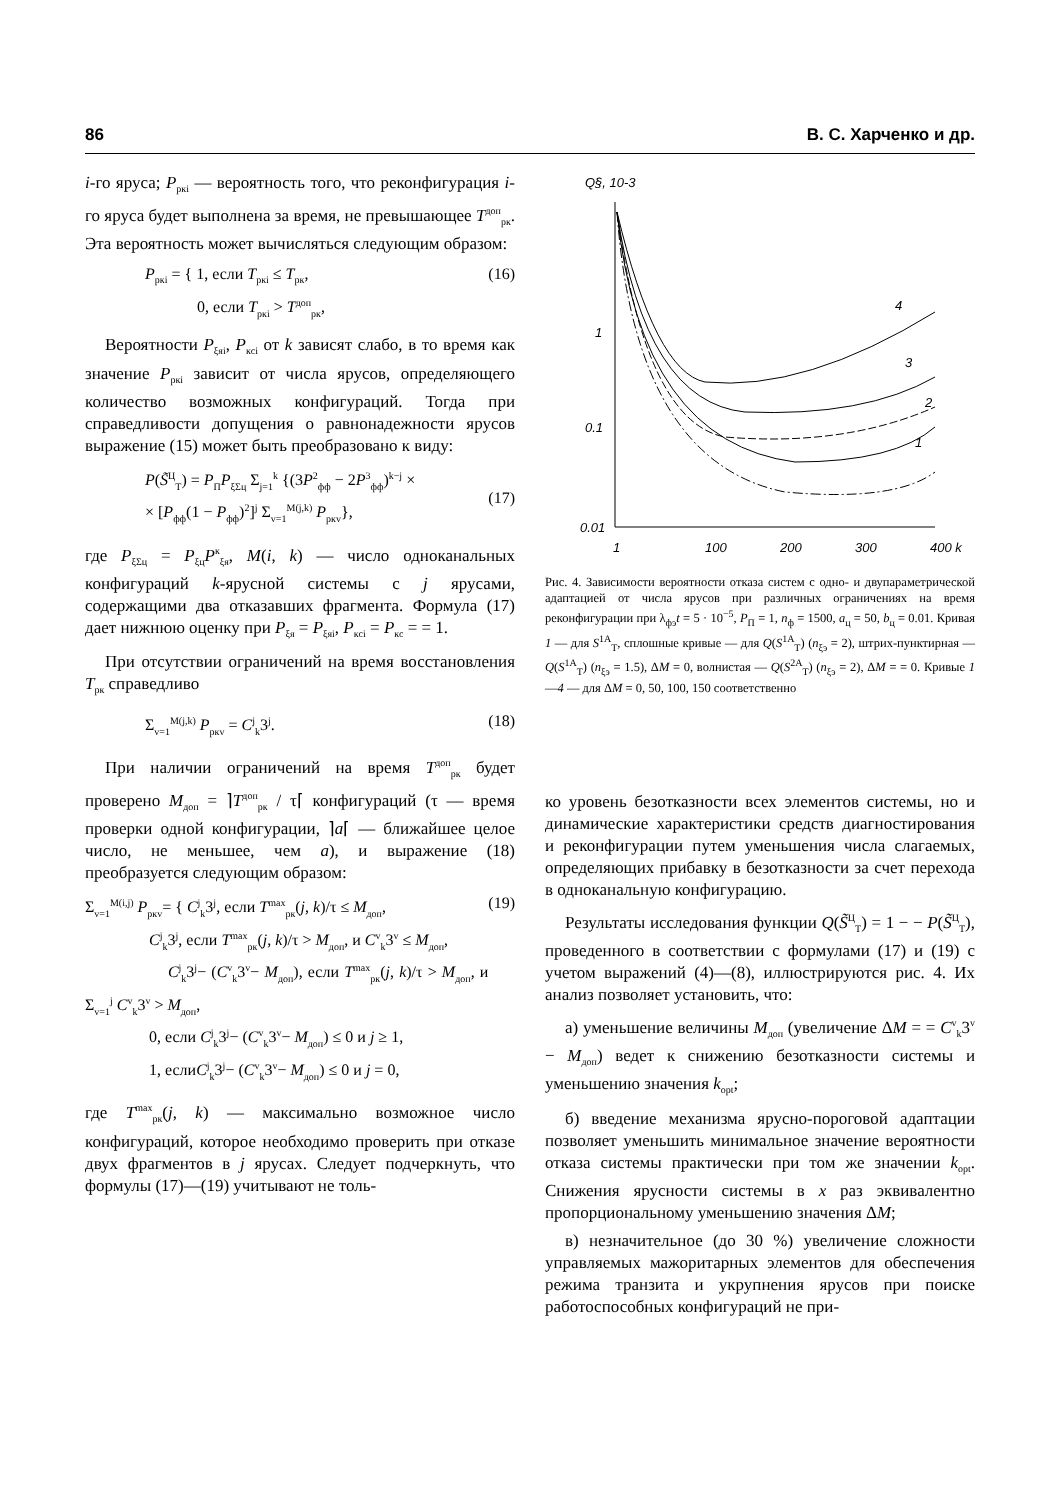86 В. С. Харченко и др.
i-го яруса; P<sub>ркi</sub> — вероятность того, что реконфигурация i-го яруса будет выполнена за время, не превышающее T<sup>доп</sup><sub>рк</sub>. Эта вероятность может вычисляться следующим образом:
P<sub>ркi</sub> = { 1, если T<sub>ркi</sub> ≤ T<sub>рк</sub>,
0, если T<sub>ркi</sub> > T<sup>доп</sup><sub>рк</sub>, (16)
Вероятности P<sub>ξяi</sub>, P<sub>кcі</sub> от k зависят слабо, в то время как значение P<sub>ркi</sub> зависит от числа ярусов, определяющего количество возможных конфигураций. Тогда при справедливости допущения о равнонадежности ярусов выражение (15) может быть преобразовано к виду:
P(S̃<sup>Ц</sup><sub>Т</sub>) = P<sub>П</sub>P<sub>ξΣц</sub> Σ<sub>j=1</sub><sup>k</sup> {(3P<sup>2</sup><sub>фф</sub> − 2P<sup>3</sup><sub>фф</sub>)<sup>k−j</sup> ×
× [P<sub>фф</sub>(1 − P<sub>фф</sub>)<sup>2</sup>]<sup>j</sup> Σ<sub>v=1</sub><sup>M(j,k)</sup> P<sub>ркv</sub>},
(17)
где P<sub>ξΣц</sub> = P<sub>ξц</sub>P<sup>к</sup><sub>ξя</sub>, M(i, k) — число одноканальных конфигураций k-ярусной системы с j ярусами, содержащими два отказавших фрагмента. Формула (17) дает нижнюю оценку при P<sub>ξя</sub> = P<sub>ξяi</sub>, P<sub>кcі</sub> = P<sub>кс</sub> = = 1.
При отсутствии ограничений на время восстановления T<sub>рк</sub> справедливо
Σ<sub>v=1</sub><sup>M(j,k)</sup> P<sub>ркv</sub> = C<sup>j</sup><sub>k</sub>3<sup>j</sup>. (18)
При наличии ограничений на время T<sup>доп</sup><sub>рк</sub> будет проверено M<sub>доп</sub> = ⌉T<sup>доп</sup><sub>рк</sub> / τ⌈ конфигураций (τ — время проверки одной конфигурации, ⌉a⌈ — ближайшее целое число, не меньшее, чем a), и выражение (18) преобразуется следующим образом:
Σ<sub>v=1</sub><sup>M(i,j)</sup> P<sub>ркv</sub>= { C<sup>j</sup><sub>k</sub>3<sup>j</sup>, если T<sup>max</sup><sub>рк</sub>(j, k)/τ ≤ M<sub>доп</sub>,
C<sup>j</sup><sub>k</sub>3<sup>j</sup>, если T<sup>max</sup><sub>рк</sub>(j, k)/τ > M<sub>доп</sub>, и C<sup>v</sup><sub>k</sub>3<sup>v</sup> ≤ M<sub>доп</sub>,
C<sup>j</sup><sub>k</sub>3<sup>j</sup>− (C<sup>v</sup><sub>k</sub>3<sup>v</sup>− M<sub>доп</sub>), если T<sup>max</sup><sub>рк</sub>(j, k)/τ > M<sub>доп</sub>, и Σ<sub>v=1</sub><sup>j</sup> C<sup>v</sup><sub>k</sub>3<sup>v</sup> > M<sub>доп</sub>,
0, если C<sup>j</sup><sub>k</sub>3<sup>j</sup>− (C<sup>v</sup><sub>k</sub>3<sup>v</sup>− M<sub>доп</sub>) ≤ 0 и j ≥ 1,
1, еслиC<sup>j</sup><sub>k</sub>3<sup>j</sup>− (C<sup>v</sup><sub>k</sub>3<sup>v</sup>− M<sub>доп</sub>) ≤ 0 и j = 0, (19)
где T<sup>max</sup><sub>рк</sub>(j, k) — максимально возможное число конфигураций, которое необходимо проверить при отказе двух фрагментов в j ярусах. Следует подчеркнуть, что формулы (17)—(19) учитывают не толь-
Q§, 10-3
1
0.1
0.01
1
100
200
300
400 k
4
3
2
1
Рис. 4. Зависимости вероятности отказа систем с одно- и двупараметрической адаптацией от числа ярусов при различных ограничениях на время реконфигурации при λ<sub>фэ</sub>t = 5 · 10<sup>−5</sup>, P<sub>П</sub> = 1, n<sub>ф</sub> = 1500, a<sub>ц</sub> = 50, b<sub>ц</sub> = 0.01. Кривая 1 — для S<sup>1A</sup><sub>Т</sub>, сплошные кривые — для Q(S<sup>1A</sup><sub>Т</sub>) (n<sub>ξэ</sub> = 2), штрих-пунктирная — Q(S<sup>1A</sup><sub>Т</sub>) (n<sub>ξэ</sub> = 1.5), ΔM = 0, волнистая — Q(S<sup>2A</sup><sub>Т</sub>) (n<sub>ξэ</sub> = 2), ΔM = = 0. Кривые 1—4 — для ΔM = 0, 50, 100, 150 соответственно
ко уровень безотказности всех элементов системы, но и динамические характеристики средств диагностирования и реконфигурации путем уменьшения числа слагаемых, определяющих прибавку в безотказности за счет перехода в одноканальную конфигурацию.
Результаты исследования функции Q(S̃<sup>Ц</sup><sub>Т</sub>) = 1 − − P(S̃<sup>Ц</sup><sub>Т</sub>), проведенного в соответствии с формулами (17) и (19) с учетом выражений (4)—(8), иллюстрируются рис. 4. Их анализ позволяет установить, что:
а) уменьшение величины M<sub>доп</sub> (увеличение ΔM = = C<sup>v</sup><sub>k</sub>3<sup>v</sup> − M<sub>доп</sub>) ведет к снижению безотказности системы и уменьшению значения k<sub>opt</sub>;
б) введение механизма ярусно-пороговой адаптации позволяет уменьшить минимальное значение вероятности отказа системы практически при том же значении k<sub>opt</sub>. Снижения ярусности системы в x раз эквивалентно пропорциональному уменьшению значения ΔM;
в) незначительное (до 30 %) увеличение сложности управляемых мажоритарных элементов для обеспечения режима транзита и укрупнения ярусов при поиске работоспособных конфигураций не при-